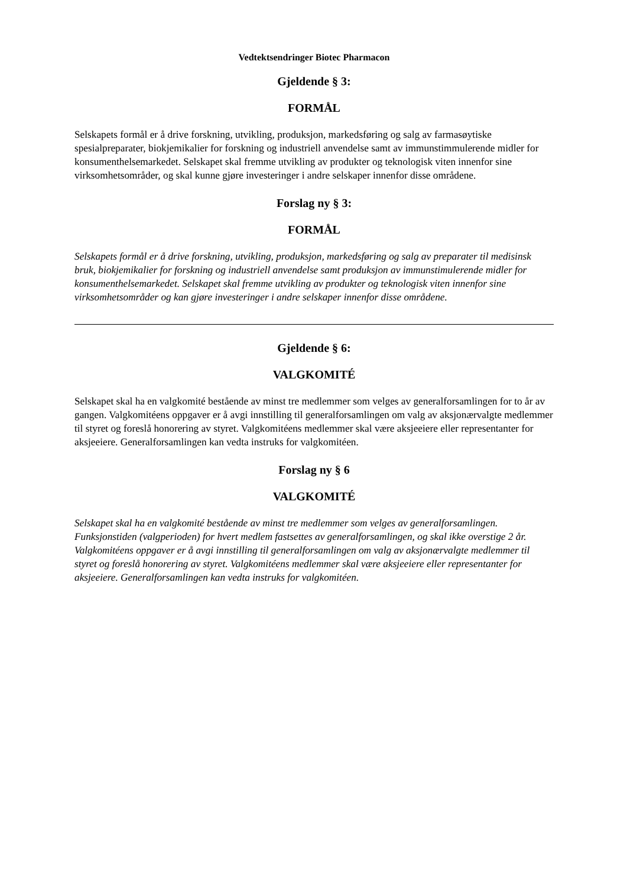Vedtektsendringer Biotec Pharmacon
Gjeldende § 3:
FORMÅL
Selskapets formål er å drive forskning, utvikling, produksjon, markedsføring og salg av farmasøytiske spesialpreparater, biokjemikalier for forskning og industriell anvendelse samt av immunstimmulerende midler for konsumenthelsemarkedet. Selskapet skal fremme utvikling av produkter og teknologisk viten innenfor sine virksomhetsområder, og skal kunne gjøre investeringer i andre selskaper innenfor disse områdene.
Forslag ny § 3:
FORMÅL
Selskapets formål er å drive forskning, utvikling, produksjon, markedsføring og salg av preparater til medisinsk bruk, biokjemikalier for forskning og industriell anvendelse samt produksjon av immunstimulerende midler for konsumenthelsemarkedet. Selskapet skal fremme utvikling av produkter og teknologisk viten innenfor sine virksomhetsområder og kan gjøre investeringer i andre selskaper innenfor disse områdene.
Gjeldende § 6:
VALGKOMITÉ
Selskapet skal ha en valgkomité bestående av minst tre medlemmer som velges av generalforsamlingen for to år av gangen. Valgkomitéens oppgaver er å avgi innstilling til generalforsamlingen om valg av aksjonærvalgte medlemmer til styret og foreslå honorering av styret. Valgkomitéens medlemmer skal være aksjeeiere eller representanter for aksjeeiere. Generalforsamlingen kan vedta instruks for valgkomitéen.
Forslag ny § 6
VALGKOMITÉ
Selskapet skal ha en valgkomité bestående av minst tre medlemmer som velges av generalforsamlingen. Funksjonstiden (valgperioden) for hvert medlem fastsettes av generalforsamlingen, og skal ikke overstige 2 år. Valgkomitéens oppgaver er å avgi innstilling til generalforsamlingen om valg av aksjonærvalgte medlemmer til styret og foreslå honorering av styret. Valgkomitéens medlemmer skal være aksjeeiere eller representanter for aksjeeiere. Generalforsamlingen kan vedta instruks for valgkomitéen.